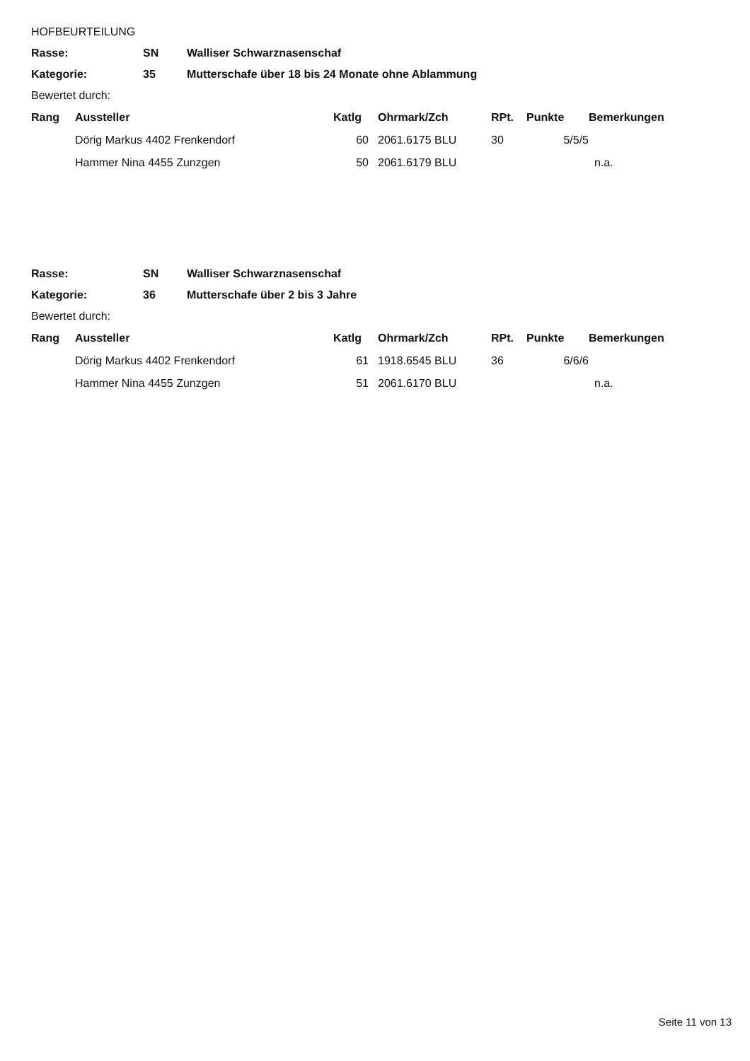HOFBEURTEILUNG
Rasse: SN Walliser Schwarznasenschaf
Kategorie: 35 Mutterschafe über 18 bis 24 Monate ohne Ablammung
Bewertet durch:
| Rang | Aussteller | Katlg | Ohrmark/Zch | RPt. | Punkte | Bemerkungen |
| --- | --- | --- | --- | --- | --- | --- |
| | Dörig Markus 4402 Frenkendorf | 60 | 2061.6175 BLU | 30 | 5/5/5 | |
| | Hammer Nina 4455 Zunzgen | 50 | 2061.6179 BLU | | | n.a. |
Rasse: SN Walliser Schwarznasenschaf
Kategorie: 36 Mutterschafe über 2 bis 3 Jahre
Bewertet durch:
| Rang | Aussteller | Katlg | Ohrmark/Zch | RPt. | Punkte | Bemerkungen |
| --- | --- | --- | --- | --- | --- | --- |
| | Dörig Markus 4402 Frenkendorf | 61 | 1918.6545 BLU | 36 | 6/6/6 | |
| | Hammer Nina 4455 Zunzgen | 51 | 2061.6170 BLU | | | n.a. |
Seite 11 von 13